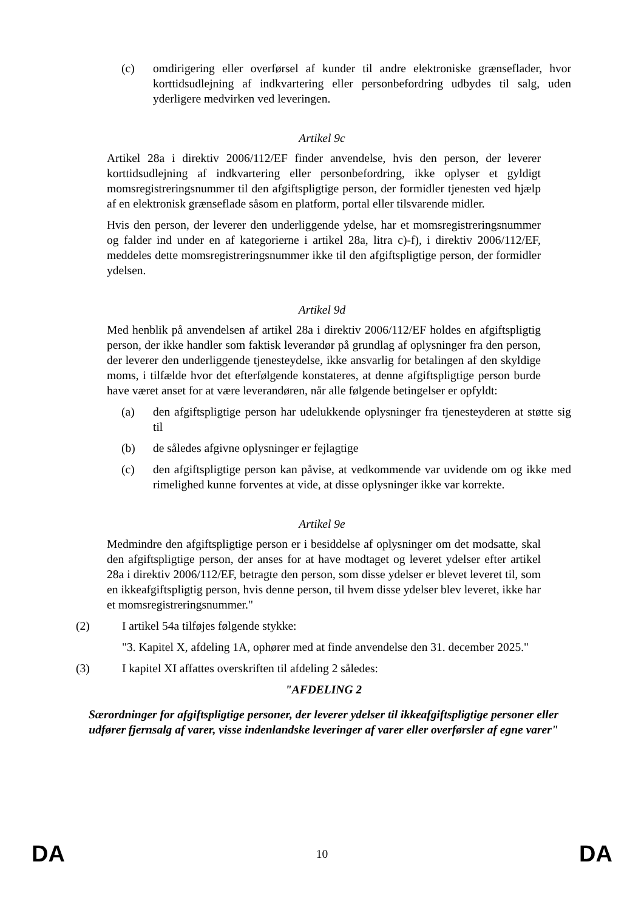(c) omdirigering eller overførsel af kunder til andre elektroniske grænseflader, hvor korttidsudlejning af indkvartering eller personbefordring udbydes til salg, uden yderligere medvirken ved leveringen.
Artikel 9c
Artikel 28a i direktiv 2006/112/EF finder anvendelse, hvis den person, der leverer korttidsudlejning af indkvartering eller personbefordring, ikke oplyser et gyldigt momsregistreringsnummer til den afgiftspligtige person, der formidler tjenesten ved hjælp af en elektronisk grænseflade såsom en platform, portal eller tilsvarende midler.
Hvis den person, der leverer den underliggende ydelse, har et momsregistreringsnummer og falder ind under en af kategorierne i artikel 28a, litra c)-f), i direktiv 2006/112/EF, meddeles dette momsregistreringsnummer ikke til den afgiftspligtige person, der formidler ydelsen.
Artikel 9d
Med henblik på anvendelsen af artikel 28a i direktiv 2006/112/EF holdes en afgiftspligtig person, der ikke handler som faktisk leverandør på grundlag af oplysninger fra den person, der leverer den underliggende tjenesteydelse, ikke ansvarlig for betalingen af den skyldige moms, i tilfælde hvor det efterfølgende konstateres, at denne afgiftspligtige person burde have været anset for at være leverandøren, når alle følgende betingelser er opfyldt:
(a) den afgiftspligtige person har udelukkende oplysninger fra tjenesteyderen at støtte sig til
(b) de således afgivne oplysninger er fejlagtige
(c) den afgiftspligtige person kan påvise, at vedkommende var uvidende om og ikke med rimelighed kunne forventes at vide, at disse oplysninger ikke var korrekte.
Artikel 9e
Medmindre den afgiftspligtige person er i besiddelse af oplysninger om det modsatte, skal den afgiftspligtige person, der anses for at have modtaget og leveret ydelser efter artikel 28a i direktiv 2006/112/EF, betragte den person, som disse ydelser er blevet leveret til, som en ikkeafgiftspligtig person, hvis denne person, til hvem disse ydelser blev leveret, ikke har et momsregistreringsnummer."
(2) I artikel 54a tilføjes følgende stykke:
"3. Kapitel X, afdeling 1A, ophører med at finde anvendelse den 31. december 2025."
(3) I kapitel XI affattes overskriften til afdeling 2 således:
"AFDELING 2
Særordninger for afgiftspligtige personer, der leverer ydelser til ikkeafgiftspligtige personer eller udfører fjernsalg af varer, visse indenlandske leveringer af varer eller overførsler af egne varer"
DA 10 DA